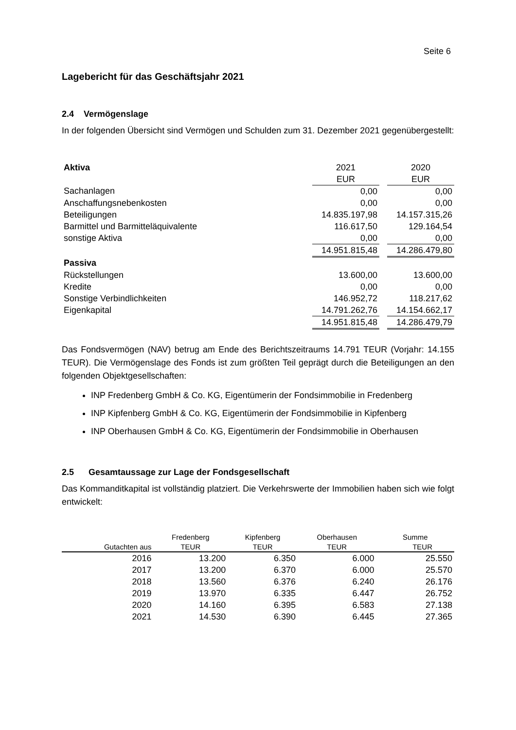Seite 6
Lagebericht für das Geschäftsjahr 2021
2.4 Vermögenslage
In der folgenden Übersicht sind Vermögen und Schulden zum 31. Dezember 2021 gegenübergestellt:
| Aktiva | 2021 | | 2020 |
| | EUR | | EUR |
| Sachanlagen | 0,00 | | 0,00 |
| Anschaffungsnebenkosten | 0,00 | | 0,00 |
| Beteiligungen | 14.835.197,98 | | 14.157.315,26 |
| Barmittel und Barmitteläquivalente | 116.617,50 | | 129.164,54 |
| sonstige Aktiva | 0,00 | | 0,00 |
| | 14.951.815,48 | | 14.286.479,80 |
| Passiva | | | |
| Rückstellungen | 13.600,00 | | 13.600,00 |
| Kredite | 0,00 | | 0,00 |
| Sonstige Verbindlichkeiten | 146.952,72 | | 118.217,62 |
| Eigenkapital | 14.791.262,76 | | 14.154.662,17 |
| | 14.951.815,48 | | 14.286.479,79 |
Das Fondsvermögen (NAV) betrug am Ende des Berichtszeitraums 14.791 TEUR (Vorjahr: 14.155 TEUR). Die Vermögenslage des Fonds ist zum größten Teil geprägt durch die Beteiligungen an den folgenden Objektgesellschaften:
INP Fredenberg GmbH & Co. KG, Eigentümerin der Fondsimmobilie in Fredenberg
INP Kipfenberg GmbH & Co. KG, Eigentümerin der Fondsimmobilie in Kipfenberg
INP Oberhausen GmbH & Co. KG, Eigentümerin der Fondsimmobilie in Oberhausen
2.5 Gesamtaussage zur Lage der Fondsgesellschaft
Das Kommanditkapital ist vollständig platziert. Die Verkehrswerte der Immobilien haben sich wie folgt entwickelt:
| | Fredenberg | Kipfenberg | Oberhausen | Summe |
| Gutachten aus | TEUR | TEUR | TEUR | TEUR |
| 2016 | 13.200 | 6.350 | 6.000 | 25.550 |
| 2017 | 13.200 | 6.370 | 6.000 | 25.570 |
| 2018 | 13.560 | 6.376 | 6.240 | 26.176 |
| 2019 | 13.970 | 6.335 | 6.447 | 26.752 |
| 2020 | 14.160 | 6.395 | 6.583 | 27.138 |
| 2021 | 14.530 | 6.390 | 6.445 | 27.365 |